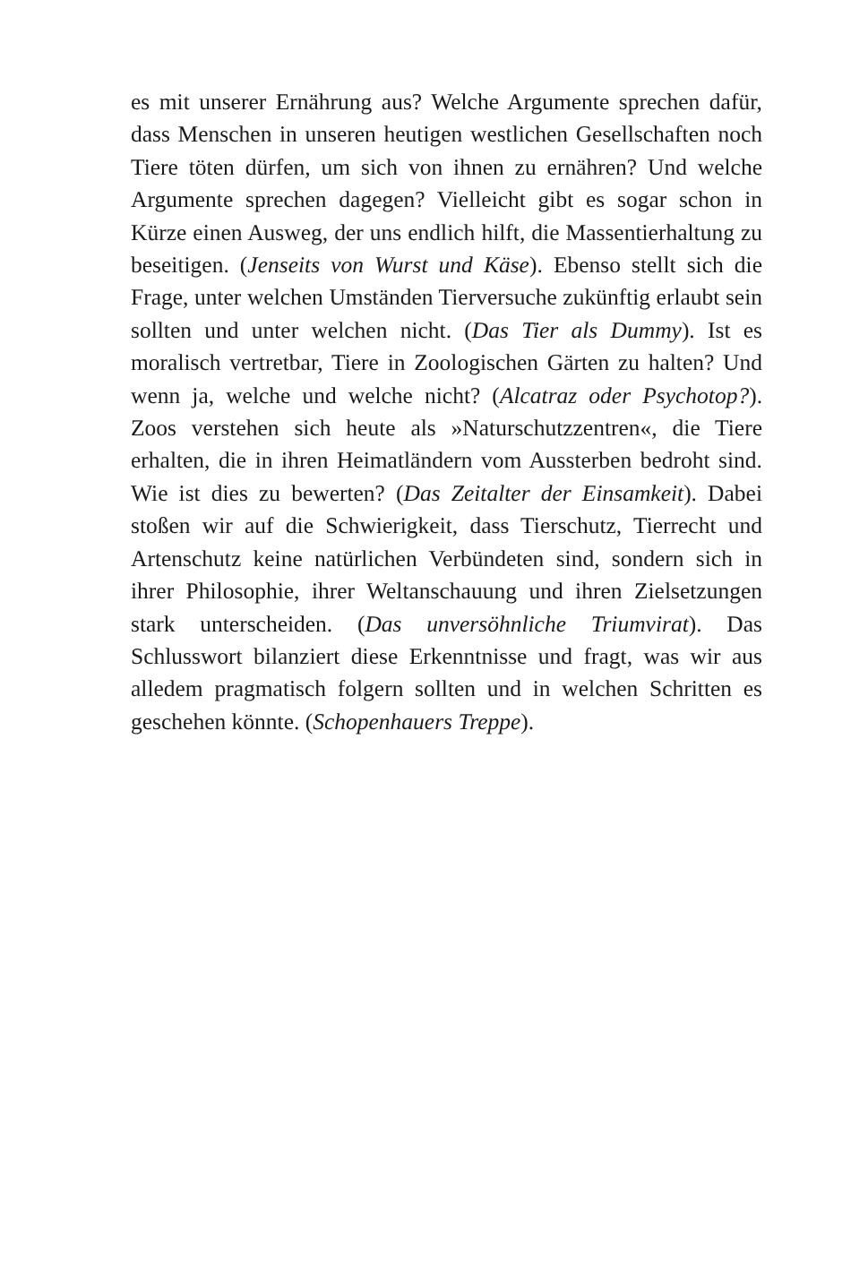es mit unserer Ernährung aus? Welche Argumente sprechen dafür, dass Menschen in unseren heutigen westlichen Gesellschaften noch Tiere töten dürfen, um sich von ihnen zu ernähren? Und welche Argumente sprechen dagegen? Vielleicht gibt es sogar schon in Kürze einen Ausweg, der uns endlich hilft, die Massentierhaltung zu beseitigen. (Jenseits von Wurst und Käse). Ebenso stellt sich die Frage, unter welchen Umständen Tierversuche zukünftig erlaubt sein sollten und unter welchen nicht. (Das Tier als Dummy). Ist es moralisch vertretbar, Tiere in Zoologischen Gärten zu halten? Und wenn ja, welche und welche nicht? (Alcatraz oder Psychotop?). Zoos verstehen sich heute als »Naturschutzzentren«, die Tiere erhalten, die in ihren Heimatländern vom Aussterben bedroht sind. Wie ist dies zu bewerten? (Das Zeitalter der Einsamkeit). Dabei stoßen wir auf die Schwierigkeit, dass Tierschutz, Tierrecht und Artenschutz keine natürlichen Verbündeten sind, sondern sich in ihrer Philosophie, ihrer Weltanschauung und ihren Zielsetzungen stark unterscheiden. (Das unversöhnliche Triumvirat). Das Schlusswort bilanziert diese Erkenntnisse und fragt, was wir aus alledem pragmatisch folgern sollten und in welchen Schritten es geschehen könnte. (Schopenhauers Treppe).